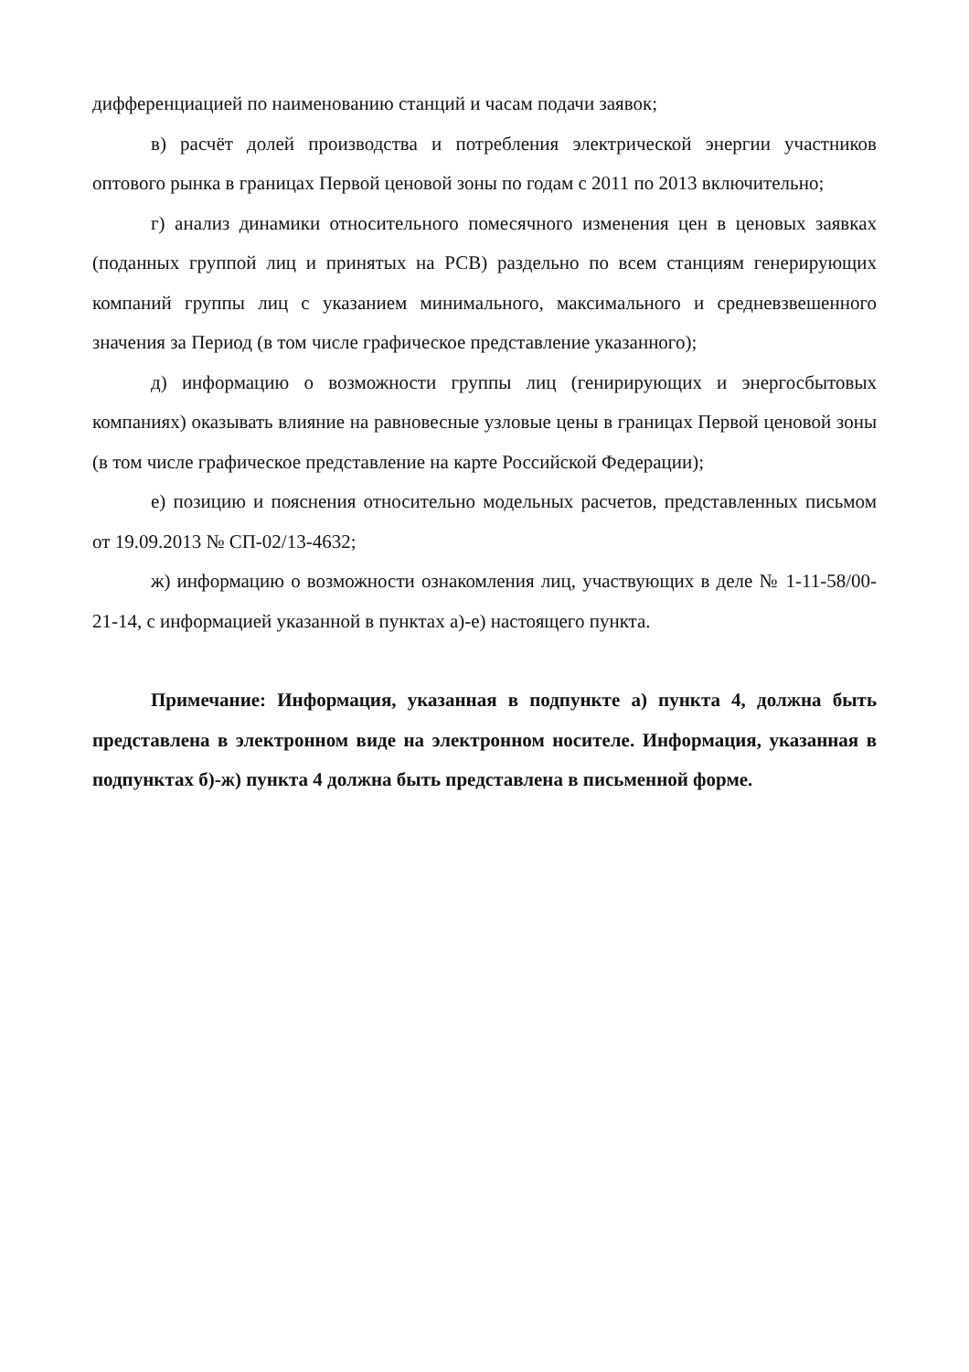дифференциацией по наименованию станций и часам подачи заявок;
в) расчёт долей производства и потребления электрической энергии участников оптового рынка в границах Первой ценовой зоны по годам с 2011 по 2013 включительно;
г) анализ динамики относительного помесячного изменения цен в ценовых заявках (поданных группой лиц и принятых на РСВ) раздельно по всем станциям генерирующих компаний группы лиц с указанием минимального, максимального и средневзвешенного значения за Период (в том числе графическое представление указанного);
д) информацию о возможности группы лиц (генирирующих и энергосбытовых компаниях) оказывать влияние на равновесные узловые цены в границах Первой ценовой зоны (в том числе графическое представление на карте Российской Федерации);
е) позицию и пояснения относительно модельных расчетов, представленных письмом от 19.09.2013 № СП-02/13-4632;
ж) информацию о возможности ознакомления лиц, участвующих в деле № 1-11-58/00-21-14, с информацией указанной в пунктах а)-е) настоящего пункта.
Примечание: Информация, указанная в подпункте а) пункта 4, должна быть представлена в электронном виде на электронном носителе. Информация, указанная в подпунктах б)-ж) пункта 4 должна быть представлена в письменной форме.